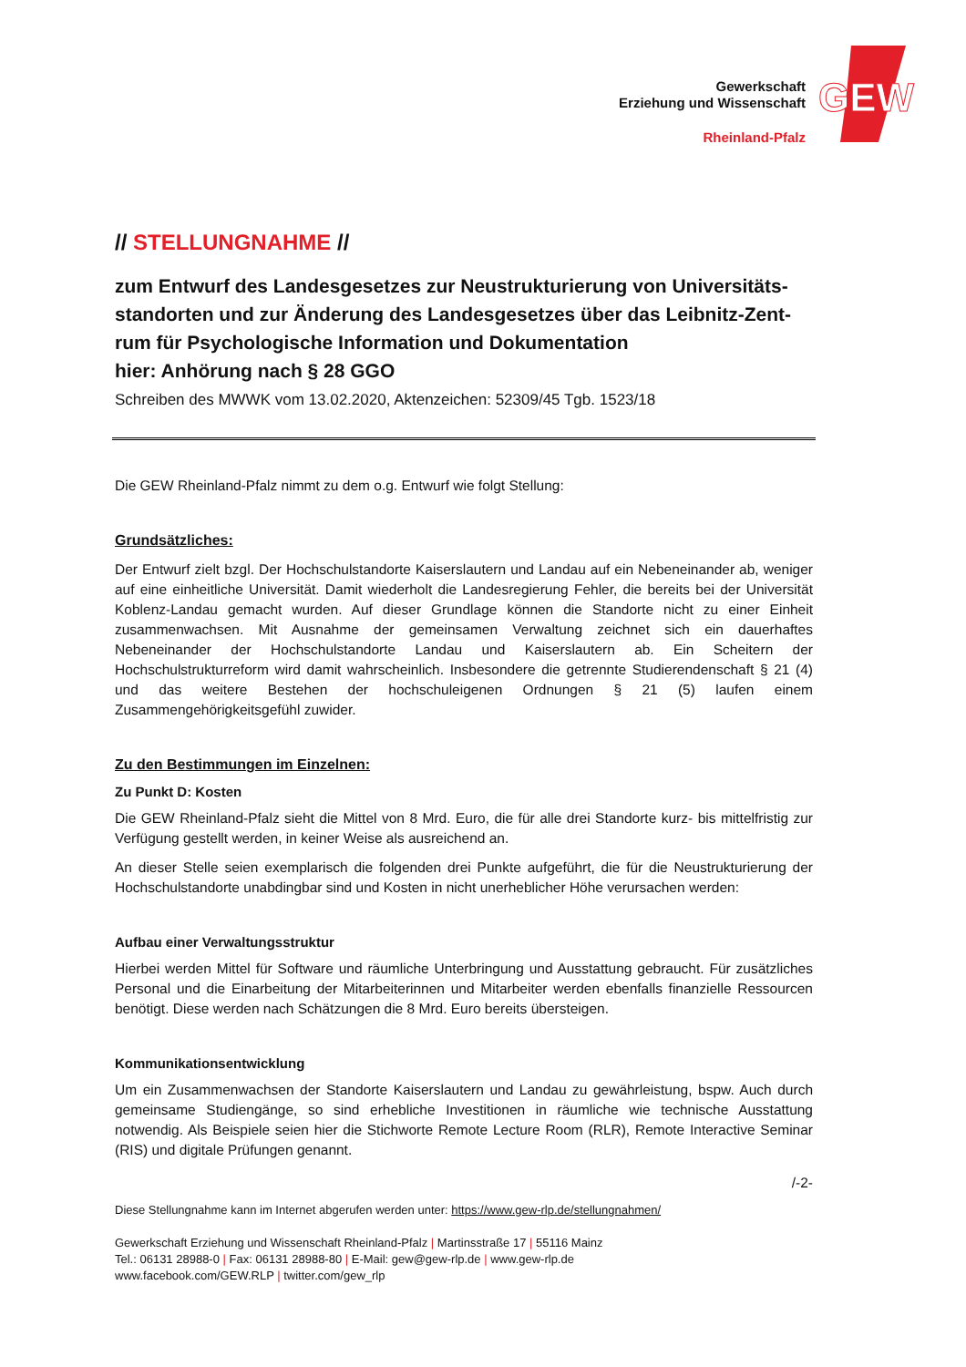Gewerkschaft
Erziehung und Wissenschaft
Rheinland-Pfalz
GEW
// STELLUNGNAHME //
zum Entwurf des Landesgesetzes zur Neustrukturierung von Universitäts­standorten und zur Änderung des Landesgesetzes über das Leibnitz-Zent­rum für Psychologische Information und Dokumentation
hier: Anhörung nach § 28 GGO
Schreiben des MWWK vom 13.02.2020, Aktenzeichen: 52309/45 Tgb. 1523/18
Die GEW Rheinland-Pfalz nimmt zu dem o.g. Entwurf wie folgt Stellung:
Grundsätzliches:
Der Entwurf zielt bzgl. Der Hochschulstandorte Kaiserslautern und Landau auf ein Nebeneinander ab, weniger auf eine einheitliche Universität. Damit wiederholt die Landesregierung Fehler, die bereits bei der Universität Koblenz-Landau gemacht wurden. Auf dieser Grundlage können die Standorte nicht zu einer Einheit zusammenwachsen. Mit Ausnahme der gemeinsamen Verwaltung zeichnet sich ein dauerhaftes Nebeneinander der Hochschulstandorte Landau und Kaiserslautern ab. Ein Scheitern der Hochschulstrukturreform wird damit wahrscheinlich. Insbesondere die getrennte Studierendenschaft § 21 (4) und das weitere Bestehen der hochschuleigenen Ordnungen § 21 (5) laufen einem Zusammengehörigkeitsgefühl zuwider.
Zu den Bestimmungen im Einzelnen:
Zu Punkt D: Kosten
Die GEW Rheinland-Pfalz sieht die Mittel von 8 Mrd. Euro, die für alle drei Standorte kurz- bis mittelfristig zur Verfügung gestellt werden, in keiner Weise als ausreichend an.
An dieser Stelle seien exemplarisch die folgenden drei Punkte aufgeführt, die für die Neustrukturierung der Hochschulstandorte unabdingbar sind und Kosten in nicht unerheblicher Höhe verursachen werden:
Aufbau einer Verwaltungsstruktur
Hierbei werden Mittel für Software und räumliche Unterbringung und Ausstattung gebraucht. Für zusätzliches Personal und die Einarbeitung der Mitarbeiterinnen und Mitarbeiter werden ebenfalls finanzielle Ressourcen benötigt. Diese werden nach Schätzungen die 8 Mrd. Euro bereits übersteigen.
Kommunikationsentwicklung
Um ein Zusammenwachsen der Standorte Kaiserslautern und Landau zu gewährleistung, bspw. Auch durch gemeinsame Studiengänge, so sind erhebliche Investitionen in räumliche wie technische Ausstattung notwendig. Als Beispiele seien hier die Stichworte Remote Lecture Room (RLR), Remote Interactive Seminar (RIS) und digitale Prüfungen genannt.
/-2-
Diese Stellungnahme kann im Internet abgerufen werden unter: https://www.gew-rlp.de/stellungnahmen/
Gewerkschaft Erziehung und Wissenschaft Rheinland-Pfalz | Martinsstraße 17 | 55116 Mainz
Tel.: 06131 28988-0 | Fax: 06131 28988-80 | E-Mail: gew@gew-rlp.de | www.gew-rlp.de
www.facebook.com/GEW.RLP | twitter.com/gew_rlp